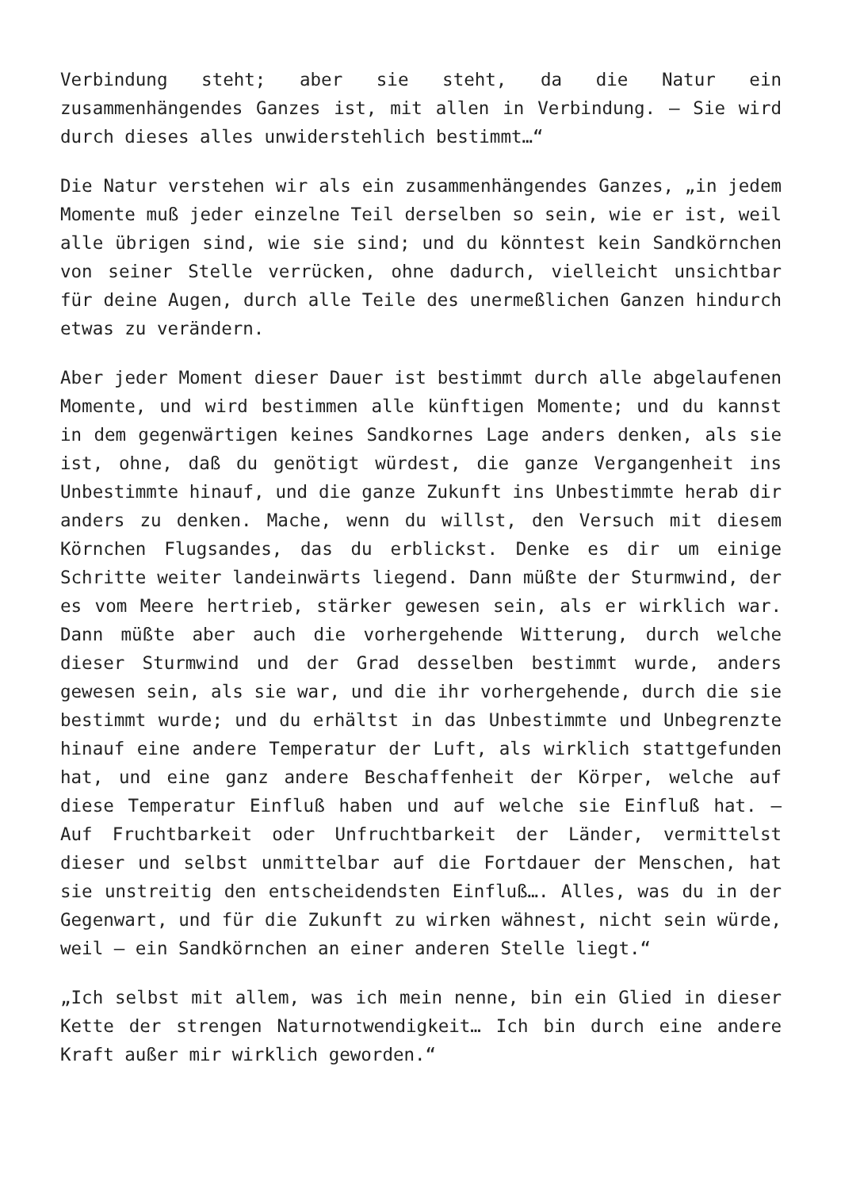Verbindung steht; aber sie steht, da die Natur ein zusammenhängendes Ganzes ist, mit allen in Verbindung. – Sie wird durch dieses alles unwiderstehlich bestimmt…“
Die Natur verstehen wir als ein zusammenhängendes Ganzes, „in jedem Momente muß jeder einzelne Teil derselben so sein, wie er ist, weil alle übrigen sind, wie sie sind; und du könntest kein Sandkörnchen von seiner Stelle verrücken, ohne dadurch, vielleicht unsichtbar für deine Augen, durch alle Teile des unermeßlichen Ganzen hindurch etwas zu verändern.
Aber jeder Moment dieser Dauer ist bestimmt durch alle abgelaufenen Momente, und wird bestimmen alle künftigen Momente; und du kannst in dem gegenwärtigen keines Sandkornes Lage anders denken, als sie ist, ohne, daß du genötigt würdest, die ganze Vergangenheit ins Unbestimmte hinauf, und die ganze Zukunft ins Unbestimmte herab dir anders zu denken. Mache, wenn du willst, den Versuch mit diesem Körnchen Flugsandes, das du erblickst. Denke es dir um einige Schritte weiter landeinwärts liegend. Dann müßte der Sturmwind, der es vom Meere hertrieb, stärker gewesen sein, als er wirklich war. Dann müßte aber auch die vorhergehende Witterung, durch welche dieser Sturmwind und der Grad desselben bestimmt wurde, anders gewesen sein, als sie war, und die ihr vorhergehende, durch die sie bestimmt wurde; und du erhältst in das Unbestimmte und Unbegrenzte hinauf eine andere Temperatur der Luft, als wirklich stattgefunden hat, und eine ganz andere Beschaffenheit der Körper, welche auf diese Temperatur Einfluß haben und auf welche sie Einfluß hat. – Auf Fruchtbarkeit oder Unfruchtbarkeit der Länder, vermittelst dieser und selbst unmittelbar auf die Fortdauer der Menschen, hat sie unstreitig den entscheidendsten Einfluß…. Alles, was du in der Gegenwart, und für die Zukunft zu wirken wähnest, nicht sein würde, weil – ein Sandkörnchen an einer anderen Stelle liegt.“
„Ich selbst mit allem, was ich mein nenne, bin ein Glied in dieser Kette der strengen Naturnotwendigkeit… Ich bin durch eine andere Kraft außer mir wirklich geworden.“